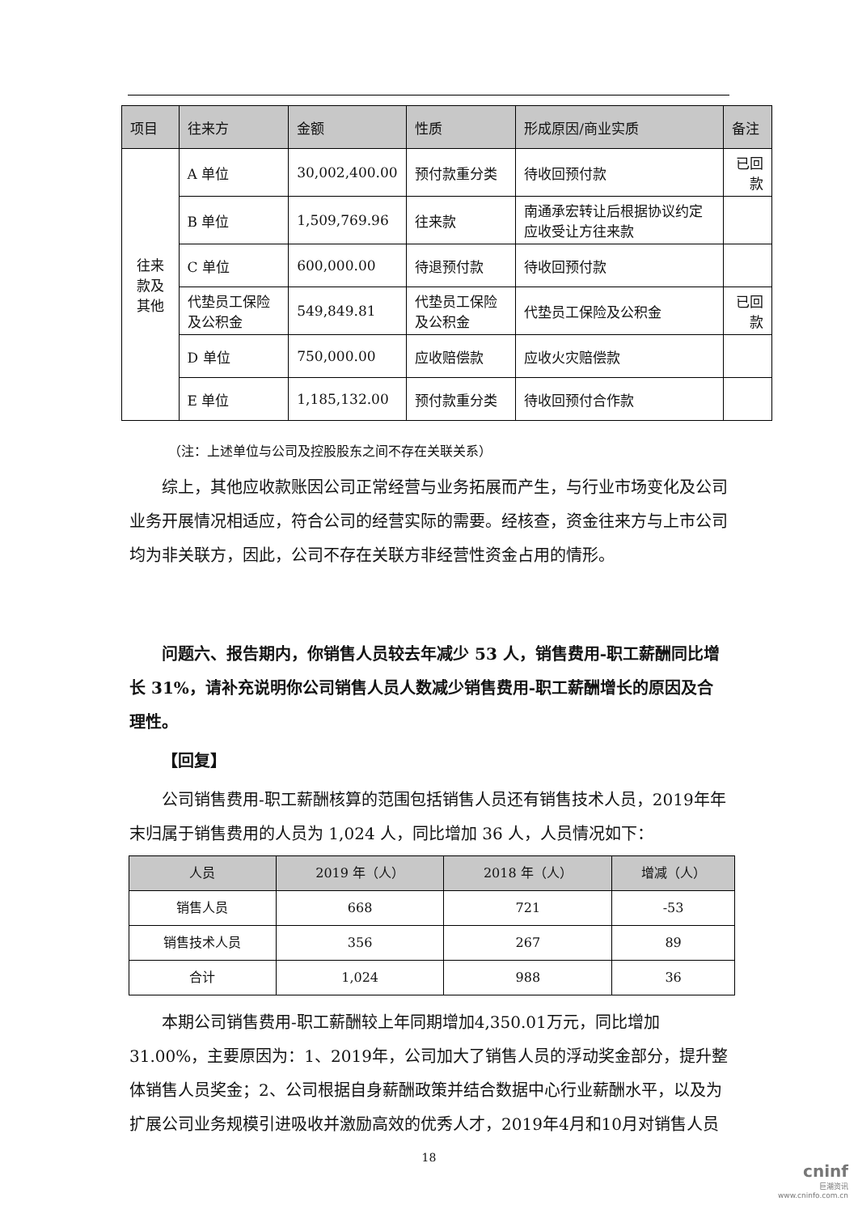| 项目 | 往来方 | 金额 | 性质 | 形成原因/商业实质 | 备注 |
| --- | --- | --- | --- | --- | --- |
| 往来款及 其他 | A 单位 | 30,002,400.00 | 预付款重分类 | 待收回预付款 | 已回款 |
| | B 单位 | 1,509,769.96 | 往来款 | 南通承宏转让后根据协议约定应收受让方往来款 | |
| | C 单位 | 600,000.00 | 待退预付款 | 待收回预付款 | |
| | 代垫员工保险及公积金 | 549,849.81 | 代垫员工保险及公积金 | 代垫员工保险及公积金 | 已回款 |
| | D 单位 | 750,000.00 | 应收赔偿款 | 应收火灾赔偿款 | |
| | E 单位 | 1,185,132.00 | 预付款重分类 | 待收回预付合作款 | |
（注：上述单位与公司及控股股东之间不存在关联关系）
综上，其他应收款账因公司正常经营与业务拓展而产生，与行业市场变化及公司业务开展情况相适应，符合公司的经营实际的需要。经核查，资金往来方与上市公司均为非关联方，因此，公司不存在关联方非经营性资金占用的情形。
问题六、报告期内，你销售人员较去年减少 53 人，销售费用-职工薪酬同比增长 31%，请补充说明你公司销售人员人数减少销售费用-职工薪酬增长的原因及合理性。
【回复】
公司销售费用-职工薪酬核算的范围包括销售人员还有销售技术人员，2019年年末归属于销售费用的人员为 1,024 人，同比增加 36 人，人员情况如下：
| 人员 | 2019 年（人） | 2018 年（人） | 增减（人） |
| --- | --- | --- | --- |
| 销售人员 | 668 | 721 | -53 |
| 销售技术人员 | 356 | 267 | 89 |
| 合计 | 1,024 | 988 | 36 |
本期公司销售费用-职工薪酬较上年同期增加4,350.01万元，同比增加31.00%，主要原因为：1、2019年，公司加大了销售人员的浮动奖金部分，提升整体销售人员奖金；2、公司根据自身薪酬政策并结合数据中心行业薪酬水平，以及为扩展公司业务规模引进吸收并激励高效的优秀人才，2019年4月和10月对销售人员
18
cninf
巨潮资讯
www.cninfo.com.cn